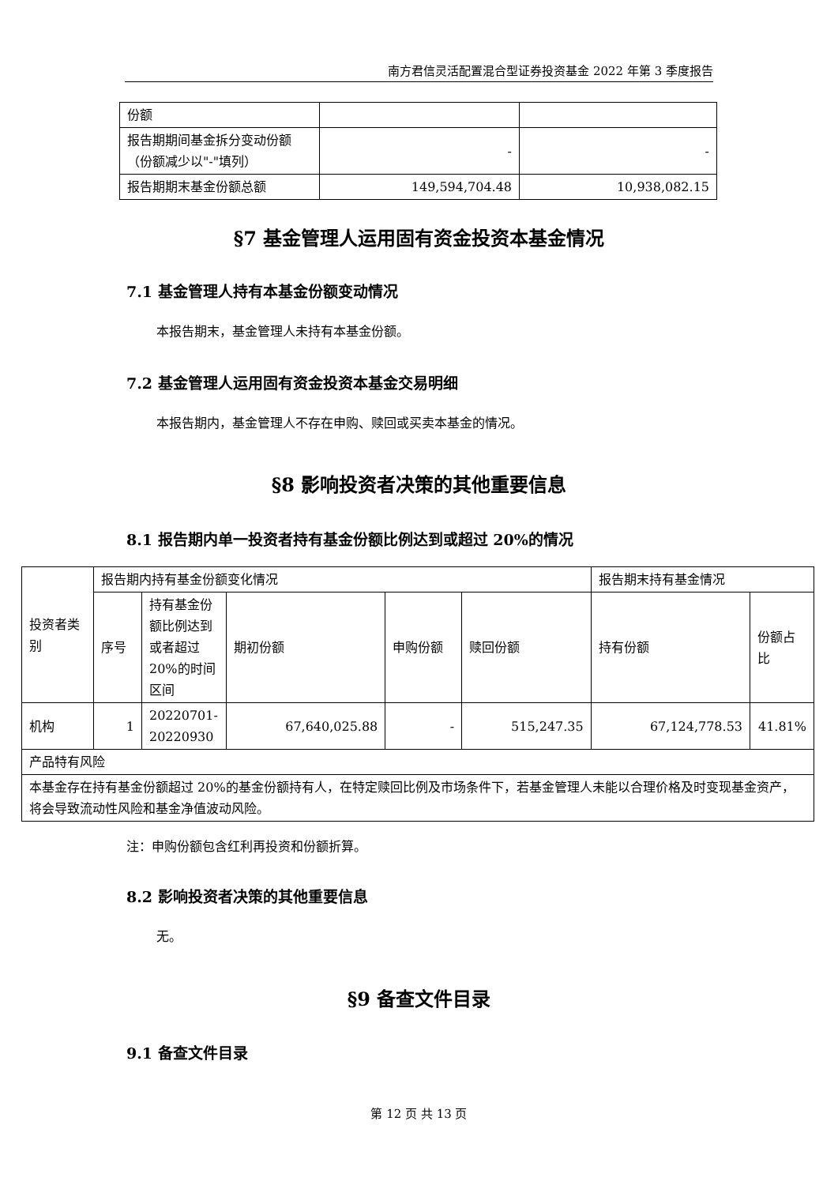南方君信灵活配置混合型证券投资基金 2022 年第 3 季度报告
| 份额 | | |
| 报告期期间基金拆分变动份额（份额减少以"-"填列） | - | - |
| 报告期期末基金份额总额 | 149,594,704.48 | 10,938,082.15 |
§7 基金管理人运用固有资金投资本基金情况
7.1 基金管理人持有本基金份额变动情况
本报告期末，基金管理人未持有本基金份额。
7.2 基金管理人运用固有资金投资本基金交易明细
本报告期内，基金管理人不存在申购、赎回或买卖本基金的情况。
§8 影响投资者决策的其他重要信息
8.1 报告期内单一投资者持有基金份额比例达到或超过 20%的情况
| 投资者类别 | 报告期内持有基金份额变化情况 | | | | | 报告期末持有基金情况 | |
| | 序号 | 持有基金份额比例达到或者超过 20%的时间区间 | 期初份额 | 申购份额 | 赎回份额 | 持有份额 | 份额占比 |
| 机构 | 1 | 20220701-20220930 | 67,640,025.88 | - | 515,247.35 | 67,124,778.53 | 41.81% |
| 产品特有风险 | | | | | | | |
| 本基金存在持有基金份额超过 20%的基金份额持有人，在特定赎回比例及市场条件下，若基金管理人未能以合理价格及时变现基金资产，将会导致流动性风险和基金净值波动风险。 | | | | | | | |
注：申购份额包含红利再投资和份额折算。
8.2 影响投资者决策的其他重要信息
无。
§9 备查文件目录
9.1 备查文件目录
第 12 页 共 13 页